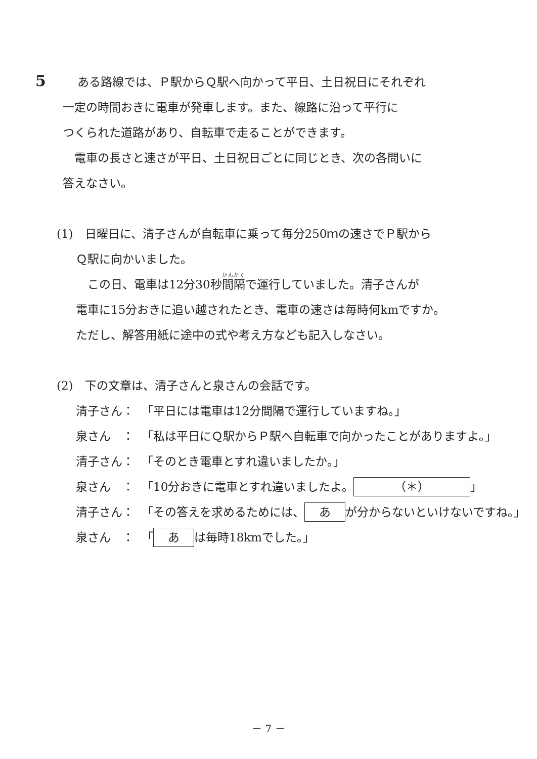5　ある路線では、Ｐ駅からＱ駅へ向かって平日、土日祝日にそれぞれ
一定の時間おきに電車が発車します。また、線路に沿って平行に
つくられた道路があり、自転車で走ることができます。
　電車の長さと速さが平日、土日祝日ごとに同じとき、次の各問いに
答えなさい。
(1)　日曜日に、清子さんが自転車に乗って毎分250ｍの速さでＰ駅から
Ｑ駅に向かいました。
　この日、電車は12分30秒間隔で運行していました。清子さんが
電車に15分おきに追い越されたとき、電車の速さは毎時何kmですか。
ただし、解答用紙に途中の式や考え方なども記入しなさい。
(2)　下の文章は、清子さんと泉さんの会話です。
清子さん： 「平日には電車は12分間隔で運行していますね。」
泉さん　： 「私は平日にＱ駅からＰ駅へ自転車で向かったことがありますよ。」
清子さん： 「そのとき電車とすれ違いましたか。」
泉さん　： 「10分おきに電車とすれ違いましたよ。 （＊） 」
清子さん： 「その答えを求めるためには、 あ が分からないといけないですね。」
泉さん　： 「 あ は毎時18kmでした。」
－ 7 －